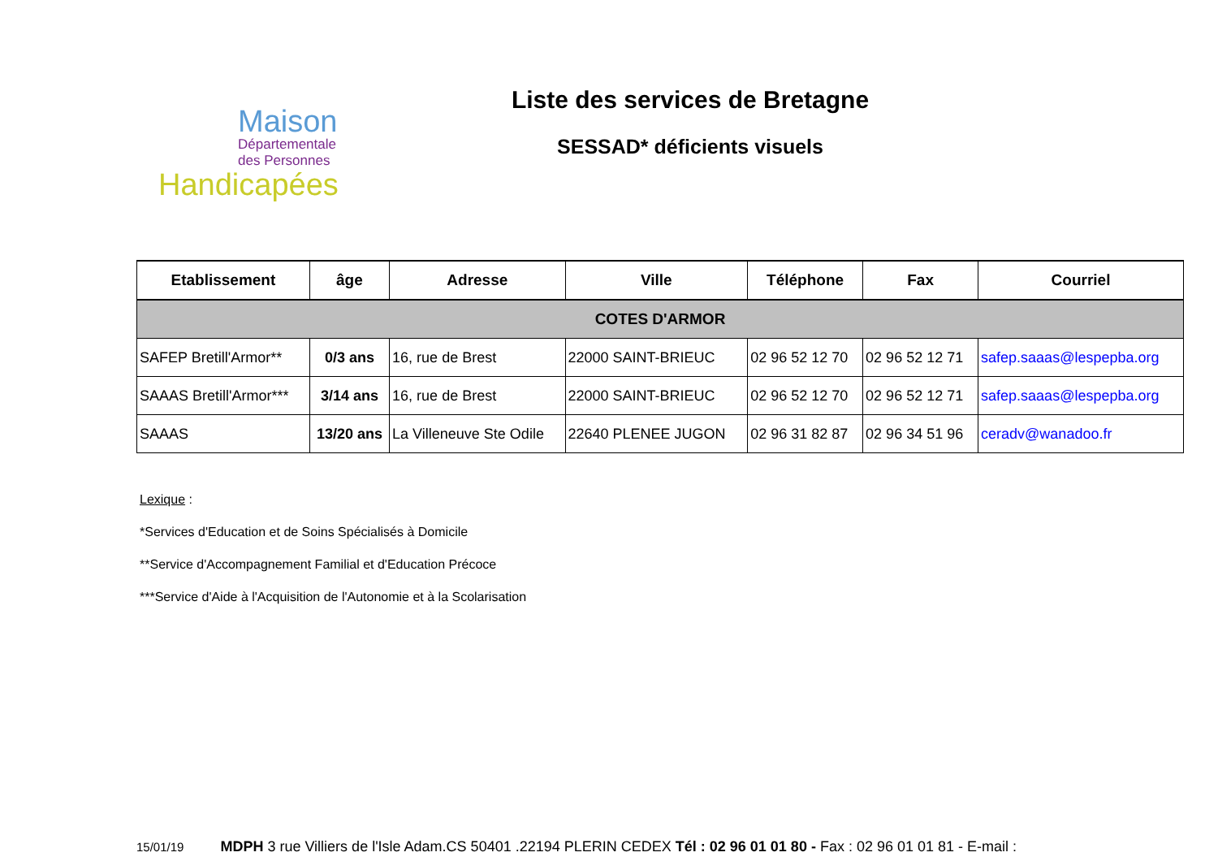Maison
Départementale
des Personnes
Handicapées
Liste des services de Bretagne
SESSAD* déficients visuels
| Etablissement | âge | Adresse | Ville | Téléphone | Fax | Courriel |
| --- | --- | --- | --- | --- | --- | --- |
| COTES D'ARMOR | | | | | | |
| SAFEP Bretill'Armor** | 0/3 ans | 16, rue de Brest | 22000 SAINT-BRIEUC | 02 96 52 12 70 | 02 96 52 12 71 | safep.saaas@lespepba.org |
| SAAAS Bretill'Armor*** | 3/14 ans | 16, rue de Brest | 22000 SAINT-BRIEUC | 02 96 52 12 70 | 02 96 52 12 71 | safep.saaas@lespepba.org |
| SAAAS | 13/20 ans | La Villeneuve Ste Odile | 22640 PLENEE JUGON | 02 96 31 82 87 | 02 96 34 51 96 | ceradv@wanadoo.fr |
Lexique :
*Services d'Education et de Soins Spécialisés à Domicile
**Service d'Accompagnement Familial et d'Education Précoce
***Service d'Aide à l'Acquisition de l'Autonomie et à la Scolarisation
15/01/19 MDPH 3 rue Villiers de l'Isle Adam.CS 50401 .22194 PLERIN CEDEX Tél : 02 96 01 01 80 - Fax : 02 96 01 01 81 - E-mail :